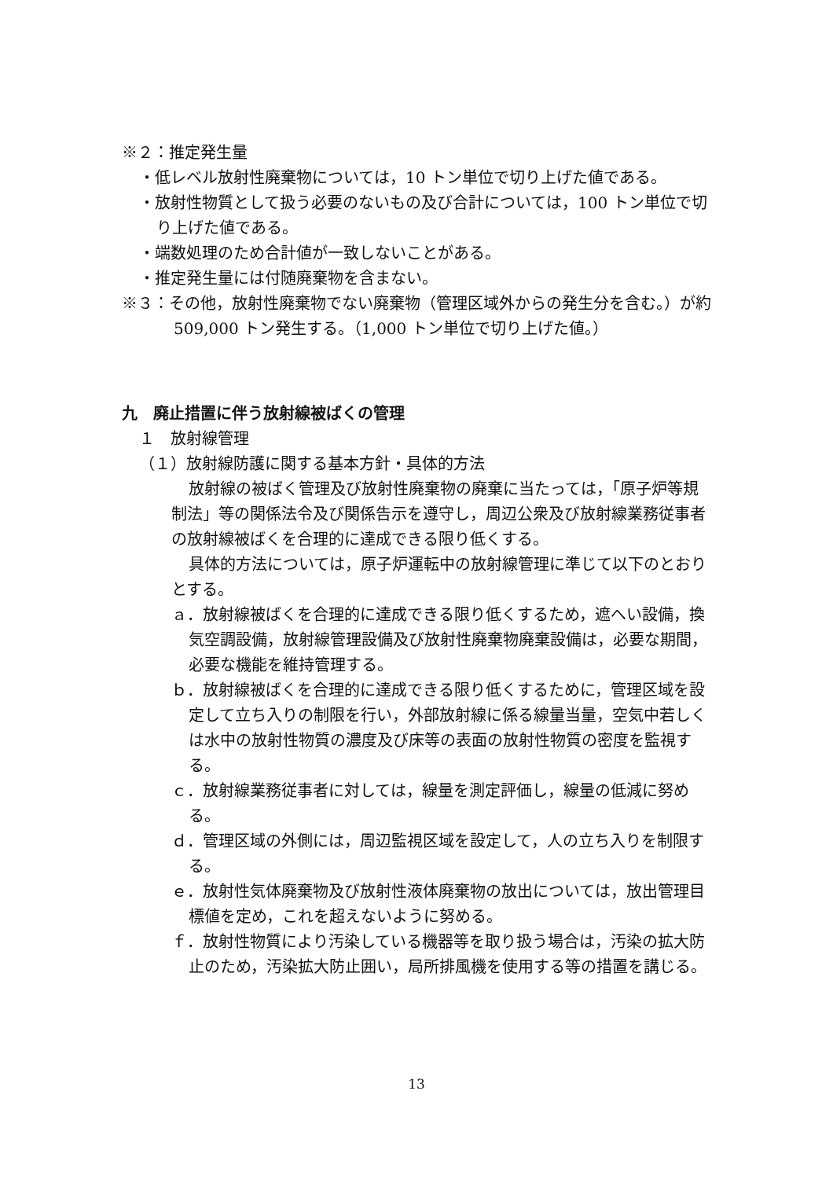※２：推定発生量
・低レベル放射性廃棄物については，10 トン単位で切り上げた値である。
・放射性物質として扱う必要のないもの及び合計については，100 トン単位で切り上げた値である。
・端数処理のため合計値が一致しないことがある。
・推定発生量には付随廃棄物を含まない。
※３：その他，放射性廃棄物でない廃棄物（管理区域外からの発生分を含む。）が約 509,000 トン発生する。（1,000 トン単位で切り上げた値。）
九　廃止措置に伴う放射線被ばくの管理
１　放射線管理
（１）放射線防護に関する基本方針・具体的方法
放射線の被ばく管理及び放射性廃棄物の廃棄に当たっては，「原子炉等規制法」等の関係法令及び関係告示を遵守し，周辺公衆及び放射線業務従事者の放射線被ばくを合理的に達成できる限り低くする。
具体的方法については，原子炉運転中の放射線管理に準じて以下のとおりとする。
ａ．放射線被ばくを合理的に達成できる限り低くするため，遮へい設備，換気空調設備，放射線管理設備及び放射性廃棄物廃棄設備は，必要な期間，必要な機能を維持管理する。
ｂ．放射線被ばくを合理的に達成できる限り低くするために，管理区域を設定して立ち入りの制限を行い，外部放射線に係る線量当量，空気中若しくは水中の放射性物質の濃度及び床等の表面の放射性物質の密度を監視する。
ｃ．放射線業務従事者に対しては，線量を測定評価し，線量の低減に努める。
ｄ．管理区域の外側には，周辺監視区域を設定して，人の立ち入りを制限する。
ｅ．放射性気体廃棄物及び放射性液体廃棄物の放出については，放出管理目標値を定め，これを超えないように努める。
ｆ．放射性物質により汚染している機器等を取り扱う場合は，汚染の拡大防止のため，汚染拡大防止囲い，局所排風機を使用する等の措置を講じる。
13